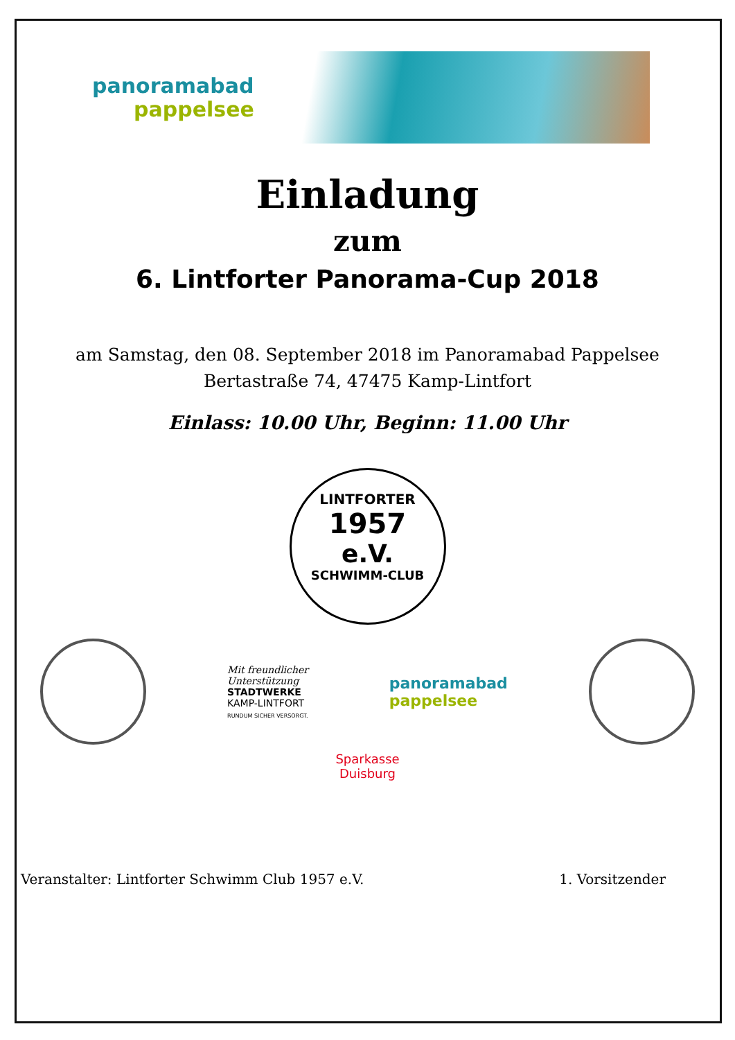panoramabad
pappelsee
Einladung
zum
6. Lintforter Panorama-Cup 2018
am Samstag, den 08. September 2018 im Panoramabad Pappelsee
Bertastraße 74, 47475 Kamp-Lintfort
Einlass: 10.00 Uhr, Beginn: 11.00 Uhr
LINTFORTER
1957
e.V.
SCHWIMM-CLUB
Mit freundlicher
Unterstützung
STADTWERKE
KAMP-LINTFORT
RUNDUM SICHER VERSORGT.
panoramabad
pappelsee
Sparkasse
Duisburg
Veranstalter: Lintforter Schwimm Club 1957 e.V. 1. Vorsitzender